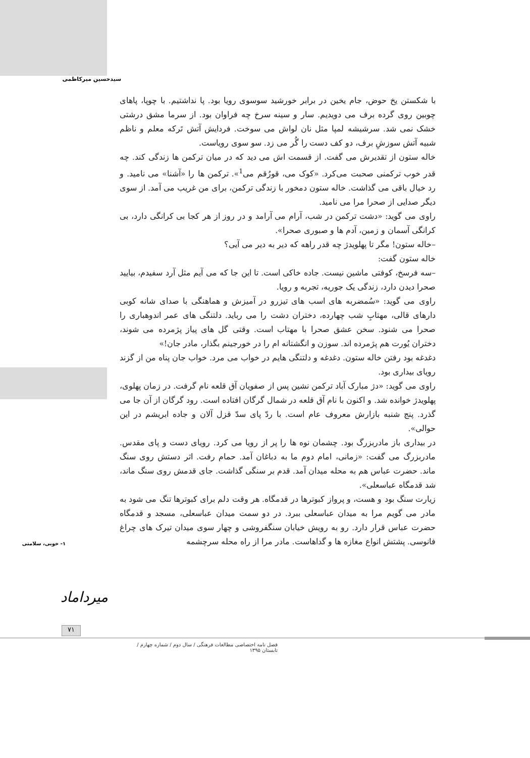سیدحسین میرکاظمی
با شکستن یخ حوض، جام یخین در برابر خورشید سوسوی رویا بود. پا نداشتیم. با چوپا، پاهای چوبین روی گرده برف می دویدیم. سار و سینه سرخ چه فراوان بود. از سرما مشق درشتی خشک نمی شد. سرشیشه لمپا مثل نان لواش می سوخت. فردایش آتش تَرکه معلم و ناظم شبیه آتش سوزشِ برف، دو کف دست را گُر می زد. سو سوی رویاست.
خاله ستون از تقدیرش می گفت. از قسمت اش می دید که در میان ترکمن ها زندگی کند. چه قدر خوب ترکمنی صحبت می‌کرد. «کوک می، قورُقم می<sup>1</sup>». ترکمن ها را «آشنا» می نامید. و رد خیال باقی می گذاشت. خاله ستون دمخور با زندگی ترکمن، برای من غریب می آمد. از سوی دیگر صدایی از صحرا مرا می نامید.
راوی می گوید: «دشت ترکمن در شب، آرام می آرامد و در روز از هر کجا بی کرانگی دارد، بی کرانگی آسمان و زمین، آدم ها و صبوری صحرا».
–خاله ستون! مگر تا پهلویدژ چه قدر راهه که دیر به دیر می آیی؟
خاله ستون گفت:
–سه فرسخ، کوفتی ماشین نیست. جاده خاکی است. تا این جا که می آیم مثل آرد سفیدم، بیایید صحرا دیدن دارد، زندگی یک جوریه، تجربه و رویا.
راوی می گوید: «سُمضربه های اسب های تیزرو در آمیزش و هماهنگی با صدای شانه کوبی دارهای قالی، مهتابِ شب چهارده، دختران دشت را می رباید. دلتنگی های عمر اندوهباری را صحرا می شنود. سخن عشق صحرا با مهتاب است. وقتی گل های پیاز پژمرده می شوند، دختران یُورت هم پژمرده اند. سوزن و انگشتانه ام را در خورجینم بگذار، مادر جان!»
دغدغه بود رفتن خاله ستون. دغدغه و دلتنگی هایم در خواب می مرد. خواب جان پناه من از گزند رویای بیداری بود.
راوی می گوید: «دژ مبارک آباد ترکمن نشین پس از صفویان آق قلعه نام گرفت. در زمان پهلوی، پهلویدژ خوانده شد. و اکنون با نام آق قلعه در شمال گرگان افتاده است. رود گرگان از آن جا می گذرد. پنج شنبه بازارش معروف عام است. با ردّ پای سدّ قزل آلان و جاده ابریشم در این حوالی».
در بیداری باز مادربزرگ بود. چشمان نوه ها را پر از رویا می کرد. رویای دست و پای مقدس. مادربزرگ می گفت: «زمانی، امام دوم ما به دباغان آمد. حمام رفت. اثر دستش روی سنگ ماند. حضرت عباس هم به محله میدان آمد. قدم بر سنگی گذاشت. جای قدمش روی سنگ ماند، شد قدمگاه عباسعلی».
زیارت سنگ بود و هست، و پرواز کبوترها در قدمگاه. هر وقت دلم برای کبوترها تنگ می شود به مادر می گویم مرا به میدان عباسعلی ببرد. در دو سمت میدان عباسعلی، مسجد و قدمگاه حضرت عباس قرار دارد. رو به رویش خیابان سنگفروشی و چهار سوی میدان تیرک های چراغ فانوسی. پشتش انواع مغازه ها و گداهاست. مادر مرا از راه محله سرچشمه
۱- خوبی، سلامتی
میرداماد
۷۱
فصل نامه اختصاصی مطالعات فرهنگی / سال دوم / شماره چهارم / تابستان ۱۳۹۵